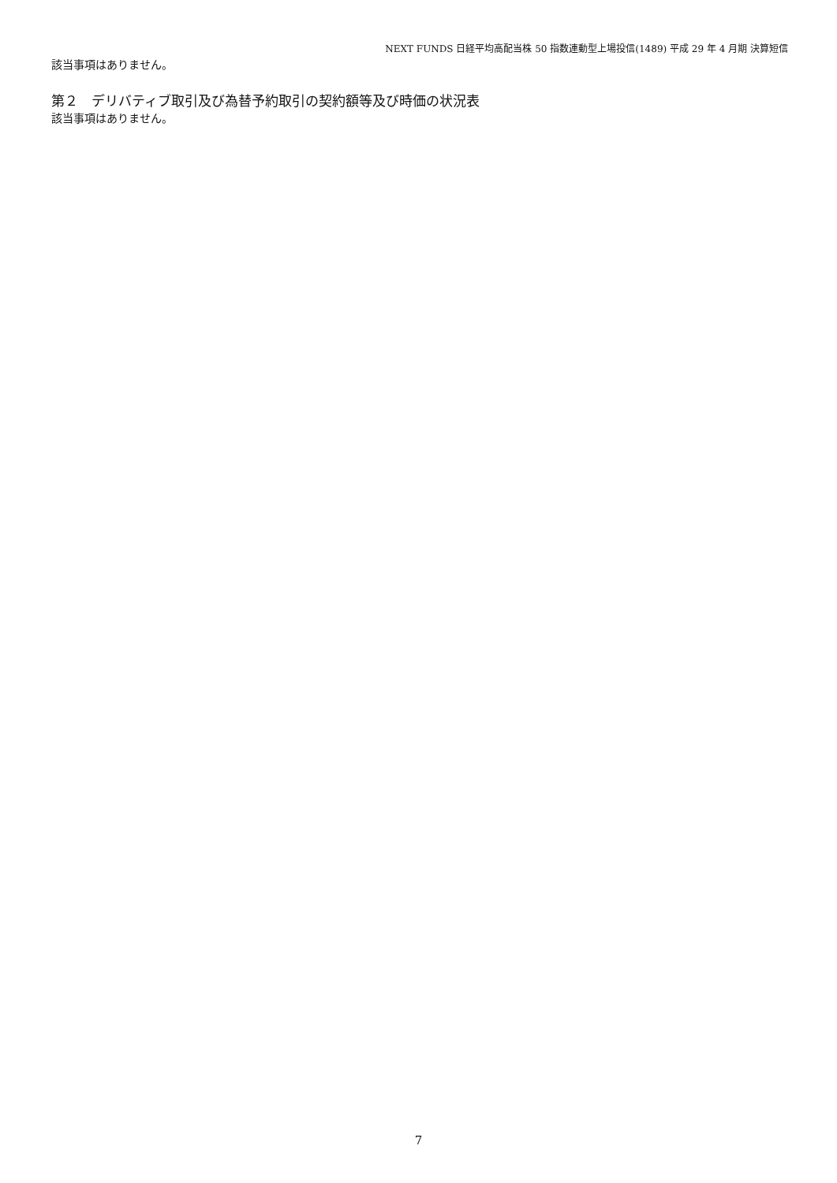NEXT FUNDS 日経平均高配当株 50 指数連動型上場投信(1489) 平成 29 年 4 月期 決算短信
該当事項はありません。
第２　デリバティブ取引及び為替予約取引の契約額等及び時価の状況表
該当事項はありません。
7